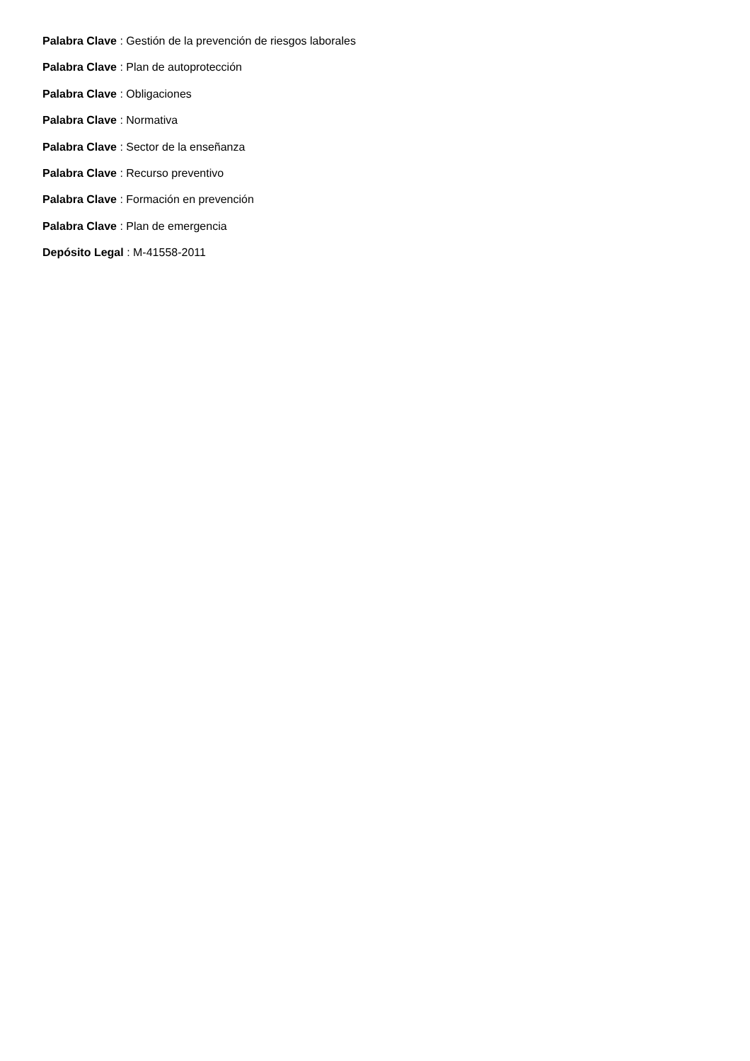Palabra Clave : Gestión de la prevención de riesgos laborales
Palabra Clave : Plan de autoprotección
Palabra Clave : Obligaciones
Palabra Clave : Normativa
Palabra Clave : Sector de la enseñanza
Palabra Clave : Recurso preventivo
Palabra Clave : Formación en prevención
Palabra Clave : Plan de emergencia
Depósito Legal : M-41558-2011